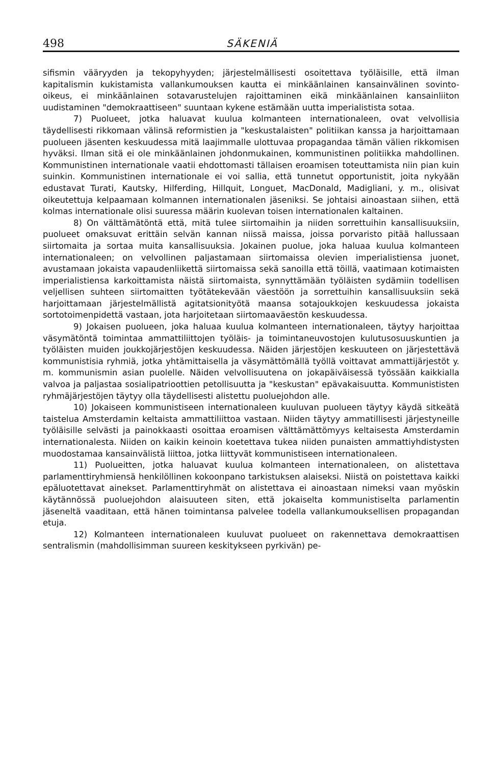498 SÄKENIÄ
sifismin vääryyden ja tekopyhyyden; järjestelmällisesti osoitettava työläisille, että ilman kapitalismin kukistamista vallankumouksen kautta ei minkäänlainen kansainvälinen sovinto-oikeus, ei minkäänlainen sotavarustelujen rajoittaminen eikä minkäänlainen kansainliiton uudistaminen "demokraattiseen" suuntaan kykene estämään uutta imperialistista sotaa.
7) Puolueet, jotka haluavat kuulua kolmanteen internationaleen, ovat velvollisia täydellisesti rikkomaan välinsä reformistien ja "keskustalaisten" politiikan kanssa ja harjoittamaan puolueen jäsenten keskuudessa mitä laajimmalle ulottuvaa propagandaa tämän välien rikkomisen hyväksi. Ilman sitä ei ole minkäänlainen johdonmukainen, kommunistinen politiikka mahdollinen. Kommunistinen internationale vaatii ehdottomasti tällaisen eroamisen toteuttamista niin pian kuin suinkin. Kommunistinen internationale ei voi sallia, että tunnetut opportunistit, joita nykyään edustavat Turati, Kautsky, Hilferding, Hillquit, Longuet, MacDonald, Madigliani, y. m., olisivat oikeutettuja kelpaamaan kolmannen internationalen jäseniksi. Se johtaisi ainoastaan siihen, että kolmas internationale olisi suuressa määrin kuolevan toisen internationalen kaltainen.
8) On välttämätöntä että, mitä tulee siirtomaihin ja niiden sorrettuihin kansallisuuksiin, puolueet omaksuvat erittäin selvän kannan niissä maissa, joissa porvaristo pitää hallussaan siirtomaita ja sortaa muita kansallisuuksia. Jokainen puolue, joka haluaa kuulua kolmanteen internationaleen; on velvollinen paljastamaan siirtomaissa olevien imperialistiensa juonet, avustamaan jokaista vapaudenliikettä siirtomaissa sekä sanoilla että töillä, vaatimaan kotimaisten imperialistiensa karkoittamista näistä siirtomaista, synnyttämään työläisten sydämiin todellisen veljellisen suhteen siirtomaitten työtätekevään väestöön ja sorrettuihin kansallisuuksiin sekä harjoittamaan järjestelmällistä agitatsionityötä maansa sotajoukkojen keskuudessa jokaista sortotoimenpidettä vastaan, jota harjoitetaan siirtomaaväestön keskuudessa.
9) Jokaisen puolueen, joka haluaa kuulua kolmanteen internationaleen, täytyy harjoittaa väsymätöntä toimintaa ammattiliittojen työläis- ja toimintaneuvostojen kulutusosuuskuntien ja työläisten muiden joukkojärjestöjen keskuudessa. Näiden järjestöjen keskuuteen on järjestettävä kommunistisia ryhmiä, jotka yhtämittaisella ja väsymättömällä työllä voittavat ammattijärjestöt y. m. kommunismin asian puolelle. Näiden velvollisuutena on jokapäiväisessä työssään kaikkialla valvoa ja paljastaa sosialipatrioottien petollisuutta ja "keskustan" epävakaisuutta. Kommunististen ryhmäjärjestöjen täytyy olla täydellisesti alistettu puoluejohdon alle.
10) Jokaiseen kommunistiseen internationaleen kuuluvan puolueen täytyy käydä sitkeätä taistelua Amsterdamin keltaista ammattiliittoa vastaan. Niiden täytyy ammatillisesti järjestyneille työläisille selvästi ja painokkaasti osoittaa eroamisen välttämättömyys keltaisesta Amsterdamin internationalesta. Niiden on kaikin keinoin koetettava tukea niiden punaisten ammattiyhdistysten muodostamaa kansainvälistä liittoa, jotka liittyvät kommunistiseen internationaleen.
11) Puolueitten, jotka haluavat kuulua kolmanteen internationaleen, on alistettava parlamenttiryhmiensä henkilöllinen kokoonpano tarkistuksen alaiseksi. Niistä on poistettava kaikki epäluotettavat ainekset. Parlamenttiryhmät on alistettava ei ainoastaan nimeksi vaan myöskin käytännössä puoluejohdon alaisuuteen siten, että jokaiselta kommunistiselta parlamentin jäseneltä vaaditaan, että hänen toimintansa palvelee todella vallankumouksellisen propagandan etuja.
12) Kolmanteen internationaleen kuuluvat puolueet on rakennettava demokraattisen sentralismin (mahdollisimman suureen keskitykseen pyrkivän) pe-